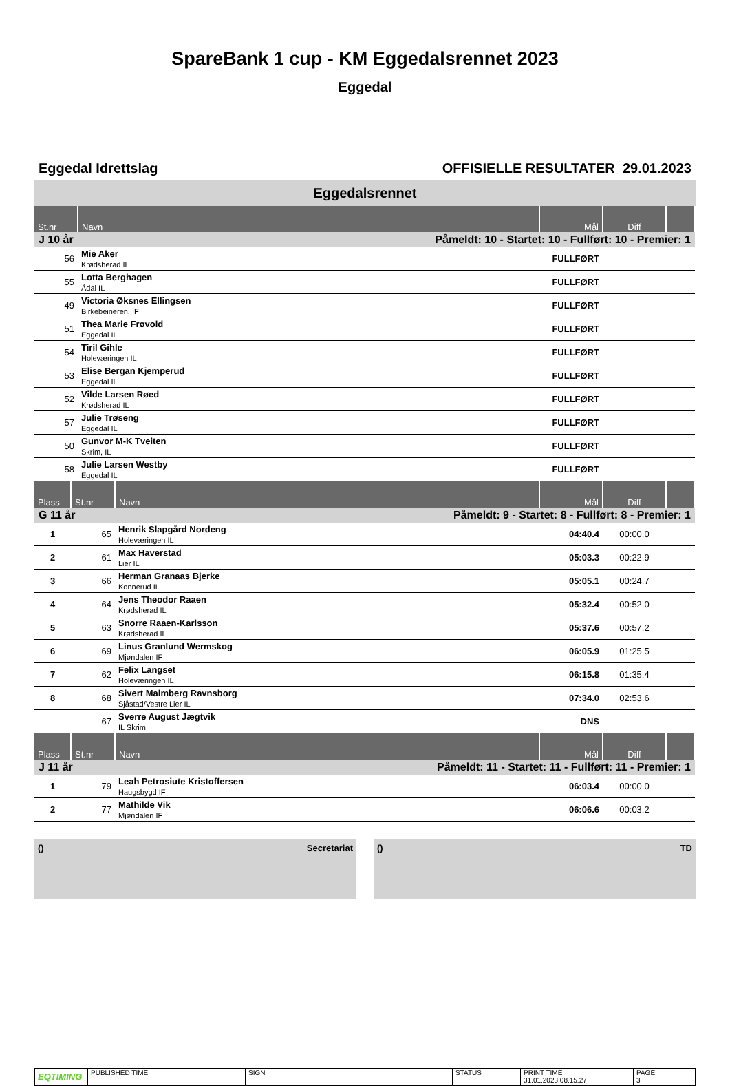SpareBank 1 cup - KM Eggedalsrennet 2023
Eggedal
Eggedal Idrettslag OFFISIELLE RESULTATER 29.01.2023
Eggedalsrennet
| St.nr | Navn | Mål | Diff | |
| --- | --- | --- | --- | --- |
| J 10 år | Påmeldt: 10 - Startet: 10 - Fullført: 10 - Premier: 1 | | | |
| 56 | Mie Aker Krødsherad IL | FULLFØRT | | |
| 55 | Lotta Berghagen Ådal IL | FULLFØRT | | |
| 49 | Victoria Øksnes Ellingsen Birkebeineren, IF | FULLFØRT | | |
| 51 | Thea Marie Frøvold Eggedal IL | FULLFØRT | | |
| 54 | Tiril Gihle Holeværingen IL | FULLFØRT | | |
| 53 | Elise Bergan Kjemperud Eggedal IL | FULLFØRT | | |
| 52 | Vilde Larsen Røed Krødsherad IL | FULLFØRT | | |
| 57 | Julie Trøseng Eggedal IL | FULLFØRT | | |
| 50 | Gunvor M-K Tveiten Skrim, IL | FULLFØRT | | |
| 58 | Julie Larsen Westby Eggedal IL | FULLFØRT | | |
| Plass | St.nr | Navn | Mål | Diff | |
| --- | --- | --- | --- | --- | --- |
| G 11 år | | Påmeldt: 9 - Startet: 8 - Fullført: 8 - Premier: 1 | | | |
| 1 | 65 | Henrik Slapgård Nordeng Holeværingen IL | 04:40.4 | 00:00.0 | |
| 2 | 61 | Max Haverstad Lier IL | 05:03.3 | 00:22.9 | |
| 3 | 66 | Herman Granaas Bjerke Konnerud IL | 05:05.1 | 00:24.7 | |
| 4 | 64 | Jens Theodor Raaen Krødsherad IL | 05:32.4 | 00:52.0 | |
| 5 | 63 | Snorre Raaen-Karlsson Krødsherad IL | 05:37.6 | 00:57.2 | |
| 6 | 69 | Linus Granlund Wermskog Mjøndalen IF | 06:05.9 | 01:25.5 | |
| 7 | 62 | Felix Langset Holeværingen IL | 06:15.8 | 01:35.4 | |
| 8 | 68 | Sivert Malmberg Ravnsborg Sjåstad/Vestre Lier IL | 07:34.0 | 02:53.6 | |
| | 67 | Sverre August Jægtvik IL Skrim | DNS | | |
| Plass | St.nr | Navn | Mål | Diff | |
| --- | --- | --- | --- | --- | --- |
| J 11 år | | Påmeldt: 11 - Startet: 11 - Fullført: 11 - Premier: 1 | | | |
| 1 | 79 | Leah Petrosiute Kristoffersen Haugsbygd IF | 06:03.4 | 00:00.0 | |
| 2 | 77 | Mathilde Vik Mjøndalen IF | 06:06.6 | 00:03.2 | |
() Secretariat () TD
EQTIMING
PUBLISHED TIME SIGN STATUS PRINT TIME
31.01.2023 08.15.27
PAGE
3